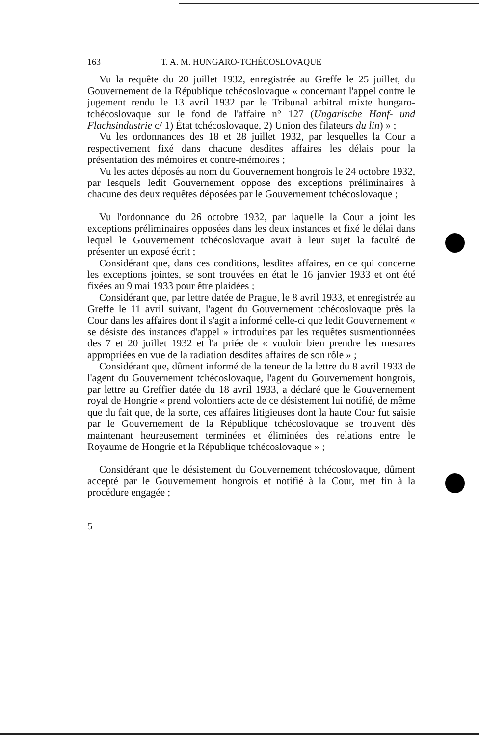163 T. A. M. HUNGARO-TCHÉCOSLOVAQUE
Vu la requête du 20 juillet 1932, enregistrée au Greffe le 25 juillet, du Gouvernement de la République tchécoslovaque « concernant l'appel contre le jugement rendu le 13 avril 1932 par le Tribunal arbitral mixte hungaro-tchécoslovaque sur le fond de l'affaire n° 127 (Ungarische Hanf- und Flachsindustrie c/ 1) État tchécoslovaque, 2) Union des filateurs du lin) » ;
Vu les ordonnances des 18 et 28 juillet 1932, par lesquelles la Cour a respectivement fixé dans chacune desdites affaires les délais pour la présentation des mémoires et contre-mémoires ;
Vu les actes déposés au nom du Gouvernement hongrois le 24 octobre 1932, par lesquels ledit Gouvernement oppose des exceptions préliminaires à chacune des deux requêtes déposées par le Gouvernement tchécoslovaque ;
Vu l'ordonnance du 26 octobre 1932, par laquelle la Cour a joint les exceptions préliminaires opposées dans les deux instances et fixé le délai dans lequel le Gouvernement tchécoslovaque avait à leur sujet la faculté de présenter un exposé écrit ;
Considérant que, dans ces conditions, lesdites affaires, en ce qui concerne les exceptions jointes, se sont trouvées en état le 16 janvier 1933 et ont été fixées au 9 mai 1933 pour être plaidées ;
Considérant que, par lettre datée de Prague, le 8 avril 1933, et enregistrée au Greffe le 11 avril suivant, l'agent du Gouvernement tchécoslovaque près la Cour dans les affaires dont il s'agit a informé celle-ci que ledit Gouvernement « se désiste des instances d'appel » introduites par les requêtes susmentionnées des 7 et 20 juillet 1932 et l'a priée de « vouloir bien prendre les mesures appropriées en vue de la radiation desdites affaires de son rôle » ;
Considérant que, dûment informé de la teneur de la lettre du 8 avril 1933 de l'agent du Gouvernement tchécoslovaque, l'agent du Gouvernement hongrois, par lettre au Greffier datée du 18 avril 1933, a déclaré que le Gouvernement royal de Hongrie « prend volontiers acte de ce désistement lui notifié, de même que du fait que, de la sorte, ces affaires litigieuses dont la haute Cour fut saisie par le Gouvernement de la République tchécoslovaque se trouvent dès maintenant heureusement terminées et éliminées des relations entre le Royaume de Hongrie et la République tchécoslovaque » ;
Considérant que le désistement du Gouvernement tchécoslovaque, dûment accepté par le Gouvernement hongrois et notifié à la Cour, met fin à la procédure engagée ;
5